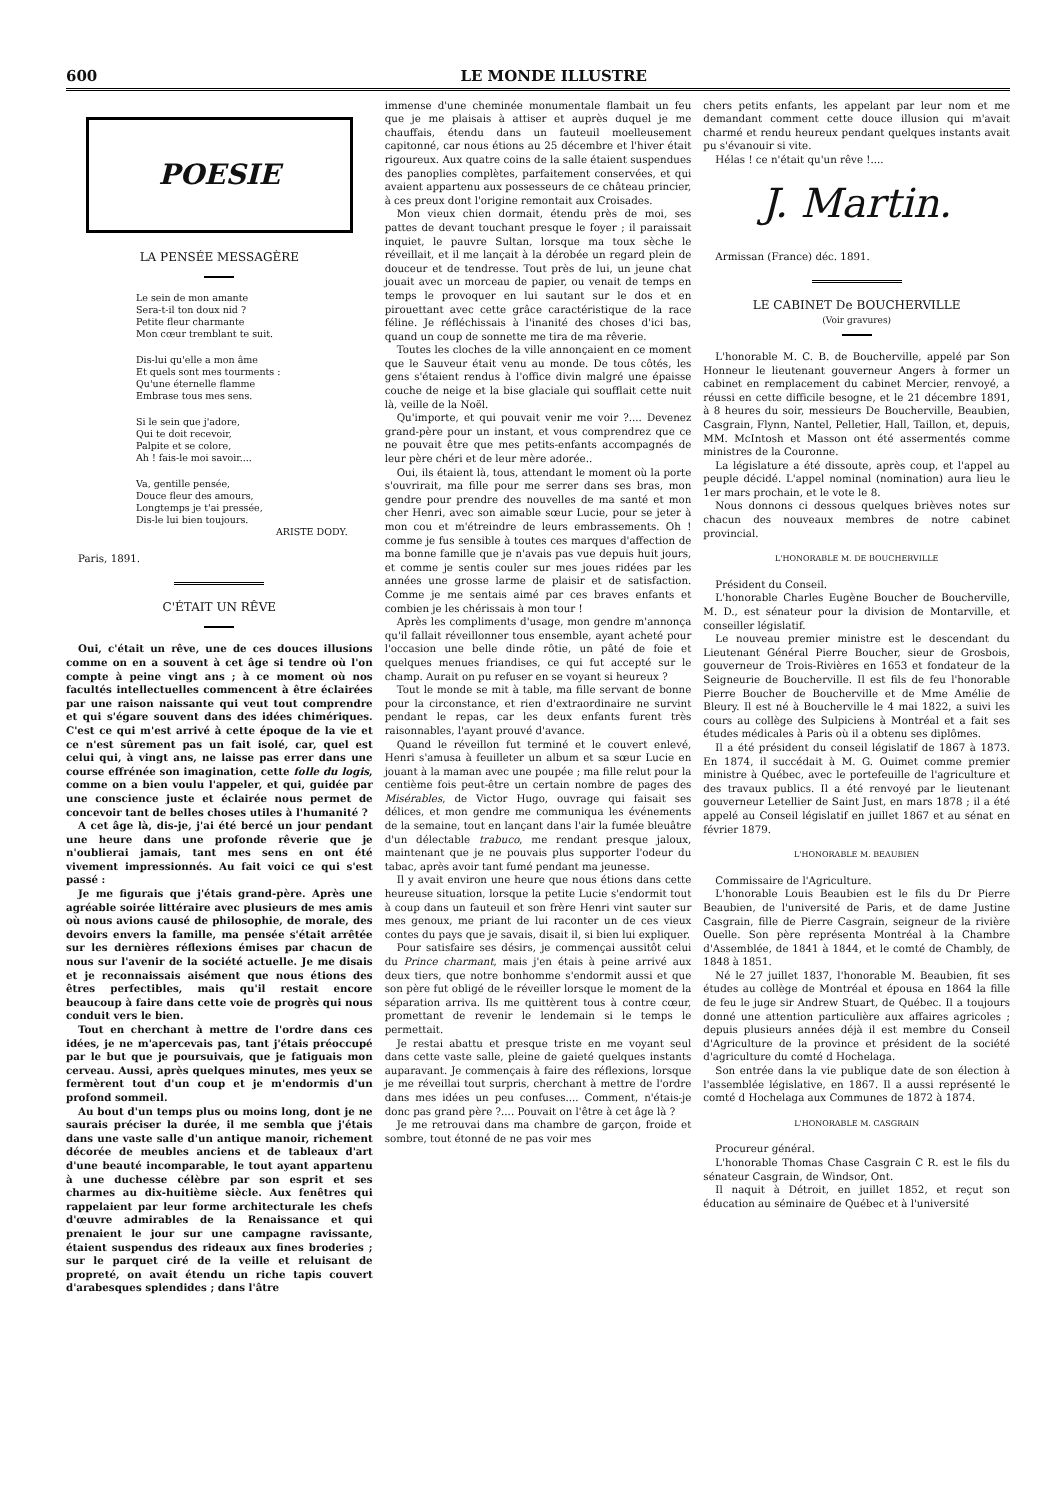600 LE MONDE ILLUSTRE
POESIE
LA PENSÉE MESSAGÈRE
Le sein de mon amante
Sera-t-il ton doux nid ?
Petite fleur charmante
Mon cœur tremblant te suit.
Dis-lui qu'elle a mon âme
Et quels sont mes tourments :
Qu'une éternelle flamme
Embrase tous mes sens.
Si le sein que j'adore,
Qui te doit recevoir,
Palpite et se colore,
Ah ! fais-le moi savoir....
Va, gentille pensée,
Douce fleur des amours,
Longtemps je t'ai pressée,
Dis-le lui bien toujours.
ARISTE DODY.
Paris, 1891.
C'ÉTAIT UN RÊVE
Oui, c'était un rêve, une de ces douces illusions comme on en a souvent à cet âge si tendre où l'on compte à peine vingt ans ; à ce moment où nos facultés intellectuelles commencent à être éclairées par une raison naissante qui veut tout comprendre et qui s'égare souvent dans des idées chimériques. C'est ce qui m'est arrivé à cette époque de la vie et ce n'est sûrement pas un fait isolé, car, quel est celui qui, à vingt ans, ne laisse pas errer dans une course effrénée son imagination, cette folle du logis, comme on a bien voulu l'appeler, et qui, guidée par une conscience juste et éclairée nous permet de concevoir tant de belles choses utiles à l'humanité ?
A cet âge là, dis-je, j'ai été bercé un jour pendant une heure dans une profonde rêverie que je n'oublierai jamais, tant mes sens en ont été vivement impressionnés. Au fait voici ce qui s'est passé :
Je me figurais que j'étais grand-père. Après une agréable soirée littéraire avec plusieurs de mes amis où nous avions causé de philosophie, de morale, des devoirs envers la famille, ma pensée s'était arrêtée sur les dernières réflexions émises par chacun de nous sur l'avenir de la société actuelle. Je me disais et je reconnaissais aisément que nous étions des êtres perfectibles, mais qu'il restait encore beaucoup à faire dans cette voie de progrès qui nous conduit vers le bien.
Tout en cherchant à mettre de l'ordre dans ces idées, je ne m'apercevais pas, tant j'étais préoccupé par le but que je poursuivais, que je fatiguais mon cerveau. Aussi, après quelques minutes, mes yeux se fermèrent tout d'un coup et je m'endormis d'un profond sommeil.
Au bout d'un temps plus ou moins long, dont je ne saurais préciser la durée, il me sembla que j'étais dans une vaste salle d'un antique manoir, richement décorée de meubles anciens et de tableaux d'art d'une beauté incomparable, le tout ayant appartenu à une duchesse célèbre par son esprit et ses charmes au dix-huitième siècle. Aux fenêtres qui rappelaient par leur forme architecturale les chefs d'œuvre admirables de la Renaissance et qui prenaient le jour sur une campagne ravissante, étaient suspendus des rideaux aux fines broderies ; sur le parquet ciré de la veille et reluisant de propreté, on avait étendu un riche tapis couvert d'arabesques splendides ; dans l'âtre
immense d'une cheminée monumentale flambait un feu que je me plaisais à attiser et auprès duquel je me chauffais, étendu dans un fauteuil moelleusement capitonné, car nous étions au 25 décembre et l'hiver était rigoureux. Aux quatre coins de la salle étaient suspendues des panoplies complètes, parfaitement conservées, et qui avaient appartenu aux possesseurs de ce château princier, à ces preux dont l'origine remontait aux Croisades.
Mon vieux chien dormait, étendu près de moi, ses pattes de devant touchant presque le foyer ; il paraissait inquiet, le pauvre Sultan, lorsque ma toux sèche le réveillait, et il me lançait à la dérobée un regard plein de douceur et de tendresse. Tout près de lui, un jeune chat jouait avec un morceau de papier, ou venait de temps en temps le provoquer en lui sautant sur le dos et en pirouettant avec cette grâce caractéristique de la race féline. Je réfléchissais à l'inanité des choses d'ici bas, quand un coup de sonnette me tira de ma rêverie.
Toutes les cloches de la ville annonçaient en ce moment que le Sauveur était venu au monde. De tous côtés, les gens s'étaient rendus à l'office divin malgré une épaisse couche de neige et la bise glaciale qui soufflait cette nuit là, veille de la Noël.
Qu'importe, et qui pouvait venir me voir ?.... Devenez grand-père pour un instant, et vous comprendrez que ce ne pouvait être que mes petits-enfants accompagnés de leur père chéri et de leur mère adorée..
Oui, ils étaient là, tous, attendant le moment où la porte s'ouvrirait, ma fille pour me serrer dans ses bras, mon gendre pour prendre des nouvelles de ma santé et mon cher Henri, avec son aimable sœur Lucie, pour se jeter à mon cou et m'étreindre de leurs embrassements. Oh ! comme je fus sensible à toutes ces marques d'affection de ma bonne famille que je n'avais pas vue depuis huit jours, et comme je sentis couler sur mes joues ridées par les années une grosse larme de plaisir et de satisfaction. Comme je me sentais aimé par ces braves enfants et combien je les chérissais à mon tour !
Après les compliments d'usage, mon gendre m'annonça qu'il fallait réveillonner tous ensemble, ayant acheté pour l'occasion une belle dinde rôtie, un pâté de foie et quelques menues friandises, ce qui fut accepté sur le champ. Aurait on pu refuser en se voyant si heureux ?
Tout le monde se mit à table, ma fille servant de bonne pour la circonstance, et rien d'extraordinaire ne survint pendant le repas, car les deux enfants furent très raisonnables, l'ayant prouvé d'avance.
Quand le réveillon fut terminé et le couvert enlevé, Henri s'amusa à feuilleter un album et sa sœur Lucie en jouant à la maman avec une poupée ; ma fille relut pour la centième fois peut-être un certain nombre de pages des Misérables, de Victor Hugo, ouvrage qui faisait ses délices, et mon gendre me communiqua les événements de la semaine, tout en lançant dans l'air la fumée bleuâtre d'un délectable trabuco, me rendant presque jaloux, maintenant que je ne pouvais plus supporter l'odeur du tabac, après avoir tant fumé pendant ma jeunesse.
Il y avait environ une heure que nous étions dans cette heureuse situation, lorsque la petite Lucie s'endormit tout à coup dans un fauteuil et son frère Henri vint sauter sur mes genoux, me priant de lui raconter un de ces vieux contes du pays que je savais, disait il, si bien lui expliquer.
Pour satisfaire ses désirs, je commençai aussitôt celui du Prince charmant, mais j'en étais à peine arrivé aux deux tiers, que notre bonhomme s'endormit aussi et que son père fut obligé de le réveiller lorsque le moment de la séparation arriva. Ils me quittèrent tous à contre cœur, promettant de revenir le lendemain si le temps le permettait.
Je restai abattu et presque triste en me voyant seul dans cette vaste salle, pleine de gaieté quelques instants auparavant. Je commençais à faire des réflexions, lorsque je me réveillai tout surpris, cherchant à mettre de l'ordre dans mes idées un peu confuses.... Comment, n'étais-je donc pas grand père ?.... Pouvait on l'être à cet âge là ?
Je me retrouvai dans ma chambre de garçon, froide et sombre, tout étonné de ne pas voir mes
chers petits enfants, les appelant par leur nom et me demandant comment cette douce illusion qui m'avait charmé et rendu heureux pendant quelques instants avait pu s'évanouir si vite.
Hélas ! ce n'était qu'un rêve !....
J. Martin.
Armissan (France) déc. 1891.
LE CABINET De BOUCHERVILLE
(Voir gravures)
L'honorable M. C. B. de Boucherville, appelé par Son Honneur le lieutenant gouverneur Angers à former un cabinet en remplacement du cabinet Mercier, renvoyé, a réussi en cette difficile besogne, et le 21 décembre 1891, à 8 heures du soir, messieurs De Boucherville, Beaubien, Casgrain, Flynn, Nantel, Pelletier, Hall, Taillon, et, depuis, MM. McIntosh et Masson ont été assermentés comme ministres de la Couronne.
La législature a été dissoute, après coup, et l'appel au peuple décidé. L'appel nominal (nomination) aura lieu le 1er mars prochain, et le vote le 8.
Nous donnons ci dessous quelques brièves notes sur chacun des nouveaux membres de notre cabinet provincial.
L'HONORABLE M. DE BOUCHERVILLE
Président du Conseil.
L'honorable Charles Eugène Boucher de Boucherville, M. D., est sénateur pour la division de Montarville, et conseiller législatif.
Le nouveau premier ministre est le descendant du Lieutenant Général Pierre Boucher, sieur de Grosbois, gouverneur de Trois-Rivières en 1653 et fondateur de la Seigneurie de Boucherville. Il est fils de feu l'honorable Pierre Boucher de Boucherville et de Mme Amélie de Bleury. Il est né à Boucherville le 4 mai 1822, a suivi les cours au collège des Sulpiciens à Montréal et a fait ses études médicales à Paris où il a obtenu ses diplômes.
Il a été président du conseil législatif de 1867 à 1873. En 1874, il succédait à M. G. Ouimet comme premier ministre à Québec, avec le portefeuille de l'agriculture et des travaux publics. Il a été renvoyé par le lieutenant gouverneur Letellier de Saint Just, en mars 1878 ; il a été appelé au Conseil législatif en juillet 1867 et au sénat en février 1879.
L'HONORABLE M. BEAUBIEN
Commissaire de l'Agriculture.
L'honorable Louis Beaubien est le fils du Dr Pierre Beaubien, de l'université de Paris, et de dame Justine Casgrain, fille de Pierre Casgrain, seigneur de la rivière Ouelle. Son père représenta Montréal à la Chambre d'Assemblée, de 1841 à 1844, et le comté de Chambly, de 1848 à 1851.
Né le 27 juillet 1837, l'honorable M. Beaubien, fit ses études au collège de Montréal et épousa en 1864 la fille de feu le juge sir Andrew Stuart, de Québec. Il a toujours donné une attention particulière aux affaires agricoles ; depuis plusieurs années déjà il est membre du Conseil d'Agriculture de la province et président de la société d'agriculture du comté d Hochelaga.
Son entrée dans la vie publique date de son élection à l'assemblée législative, en 1867. Il a aussi représenté le comté d Hochelaga aux Communes de 1872 à 1874.
L'HONORABLE M. CASGRAIN
Procureur général.
L'honorable Thomas Chase Casgrain C R. est le fils du sénateur Casgrain, de Windsor, Ont.
Il naquit à Détroit, en juillet 1852, et reçut son éducation au séminaire de Québec et à l'université